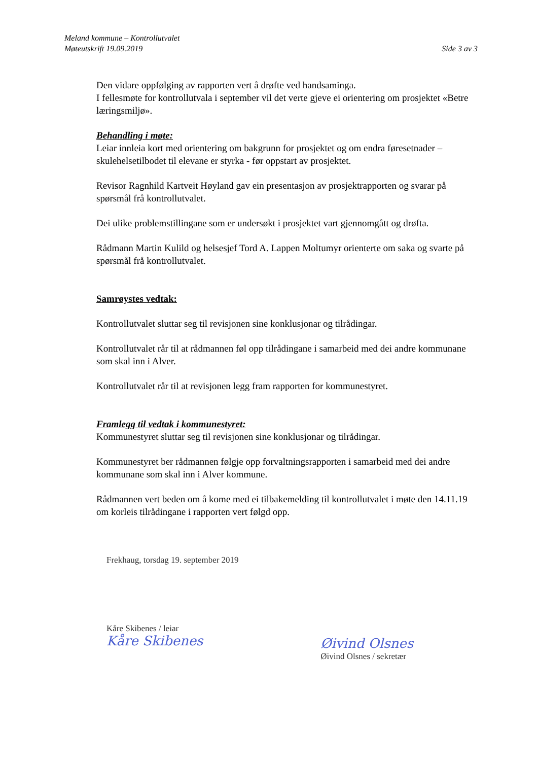Meland kommune – Kontrollutvalet
Møteutskrift 19.09.2019 Side 3 av 3
Den vidare oppfølging av rapporten vert å drøfte ved handsaminga.
I fellesmøte for kontrollutvala i september vil det verte gjeve ei orientering om prosjektet «Betre læringsmiljø».
Behandling i møte:
Leiar innleia kort med orientering om bakgrunn for prosjektet og om endra føresetnader – skulehelsetilbodet til elevane er styrka - før oppstart av prosjektet.
Revisor Ragnhild Kartveit Høyland gav ein presentasjon av prosjektrapporten og svarar på spørsmål frå kontrollutvalet.
Dei ulike problemstillingane som er undersøkt i prosjektet vart gjennomgått og drøfta.
Rådmann Martin Kulild og helsesjef Tord A. Lappen Moltumyr orienterte om saka og svarte på spørsmål frå kontrollutvalet.
Samrøystes vedtak:
Kontrollutvalet sluttar seg til revisjonen sine konklusjonar og tilrådingar.
Kontrollutvalet rår til at rådmannen føl opp tilrådingane i samarbeid med dei andre kommunane som skal inn i Alver.
Kontrollutvalet rår til at revisjonen legg fram rapporten for kommunestyret.
Framlegg til vedtak i kommunestyret:
Kommunestyret sluttar seg til revisjonen sine konklusjonar og tilrådingar.
Kommunestyret ber rådmannen følgje opp forvaltningsrapporten i samarbeid med dei andre kommunane som skal inn i Alver kommune.
Rådmannen vert beden om å kome med ei tilbakemelding til kontrollutvalet i møte den 14.11.19 om korleis tilrådingane i rapporten vert følgd opp.
Frekhaug, torsdag 19. september 2019
Kåre Skibenes / leiar
Kåre Skibenes
Øivind Olsnes
Øivind Olsnes / sekretær